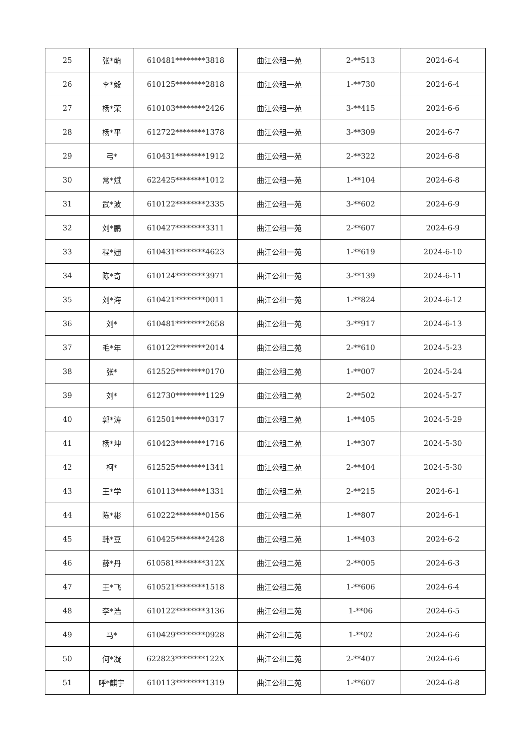| 25 | 张*萌 | 610481********3818 | 曲江公租一苑 | 2-**513 | 2024-6-4 |
| 26 | 李*毅 | 610125********2818 | 曲江公租一苑 | 1-**730 | 2024-6-4 |
| 27 | 杨*荣 | 610103********2426 | 曲江公租一苑 | 3-**415 | 2024-6-6 |
| 28 | 杨*平 | 612722********1378 | 曲江公租一苑 | 3-**309 | 2024-6-7 |
| 29 | 弓* | 610431********1912 | 曲江公租一苑 | 2-**322 | 2024-6-8 |
| 30 | 常*斌 | 622425********1012 | 曲江公租一苑 | 1-**104 | 2024-6-8 |
| 31 | 武*波 | 610122********2335 | 曲江公租一苑 | 3-**602 | 2024-6-9 |
| 32 | 刘*鹏 | 610427********3311 | 曲江公租一苑 | 2-**607 | 2024-6-9 |
| 33 | 程*姗 | 610431********4623 | 曲江公租一苑 | 1-**619 | 2024-6-10 |
| 34 | 陈*奇 | 610124********3971 | 曲江公租一苑 | 3-**139 | 2024-6-11 |
| 35 | 刘*海 | 610421********0011 | 曲江公租一苑 | 1-**824 | 2024-6-12 |
| 36 | 刘* | 610481********2658 | 曲江公租一苑 | 3-**917 | 2024-6-13 |
| 37 | 毛*年 | 610122********2014 | 曲江公租二苑 | 2-**610 | 2024-5-23 |
| 38 | 张* | 612525********0170 | 曲江公租二苑 | 1-**007 | 2024-5-24 |
| 39 | 刘* | 612730********1129 | 曲江公租二苑 | 2-**502 | 2024-5-27 |
| 40 | 郭*涛 | 612501********0317 | 曲江公租二苑 | 1-**405 | 2024-5-29 |
| 41 | 杨*坤 | 610423********1716 | 曲江公租二苑 | 1-**307 | 2024-5-30 |
| 42 | 柯* | 612525********1341 | 曲江公租二苑 | 2-**404 | 2024-5-30 |
| 43 | 王*学 | 610113********1331 | 曲江公租二苑 | 2-**215 | 2024-6-1 |
| 44 | 陈*彬 | 610222********0156 | 曲江公租二苑 | 1-**807 | 2024-6-1 |
| 45 | 韩*豆 | 610425********2428 | 曲江公租二苑 | 1-**403 | 2024-6-2 |
| 46 | 薛*丹 | 610581********312X | 曲江公租二苑 | 2-**005 | 2024-6-3 |
| 47 | 王*飞 | 610521********1518 | 曲江公租二苑 | 1-**606 | 2024-6-4 |
| 48 | 李*浩 | 610122********3136 | 曲江公租二苑 | 1-**06 | 2024-6-5 |
| 49 | 马* | 610429********0928 | 曲江公租二苑 | 1-**02 | 2024-6-6 |
| 50 | 何*凝 | 622823********122X | 曲江公租二苑 | 2-**407 | 2024-6-6 |
| 51 | 呼*麒宇 | 610113********1319 | 曲江公租二苑 | 1-**607 | 2024-6-8 |